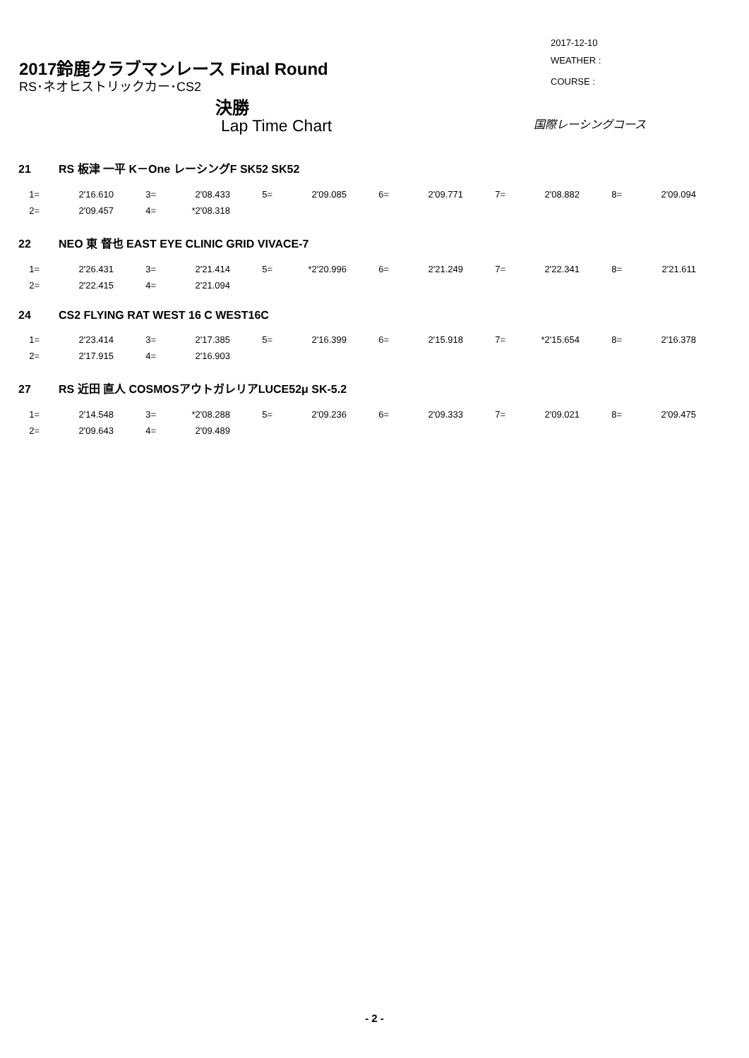2017-12-10
2017鈴鹿クラブマンレース Final Round
WEATHER :
RS･ネオヒストリックカー･CS2 COURSE :
決勝
国際レーシングコース
Lap Time Chart
21 RS 板津 一平 K－One レーシングF SK52 SK52
| 1= | 2'16.610 | 3= | 2'08.433 | 5= | 2'09.085 | 6= | 2'09.771 | 7= | 2'08.882 | 8= | 2'09.094 |
| 2= | 2'09.457 | 4= | *2'08.318 | | | | | | | | |
22 NEO 東 督也 EAST EYE CLINIC GRID VIVACE-7
| 1= | 2'26.431 | 3= | 2'21.414 | 5= | *2'20.996 | 6= | 2'21.249 | 7= | 2'22.341 | 8= | 2'21.611 |
| 2= | 2'22.415 | 4= | 2'21.094 | | | | | | | | |
24 CS2 FLYING RAT WEST 16 C WEST16C
| 1= | 2'23.414 | 3= | 2'17.385 | 5= | 2'16.399 | 6= | 2'15.918 | 7= | *2'15.654 | 8= | 2'16.378 |
| 2= | 2'17.915 | 4= | 2'16.903 | | | | | | | | |
27 RS 近田 直人 COSMOSアウトガレリアLUCE52μ SK-5.2
| 1= | 2'14.548 | 3= | *2'08.288 | 5= | 2'09.236 | 6= | 2'09.333 | 7= | 2'09.021 | 8= | 2'09.475 |
| 2= | 2'09.643 | 4= | 2'09.489 | | | | | | | | |
- 2 -